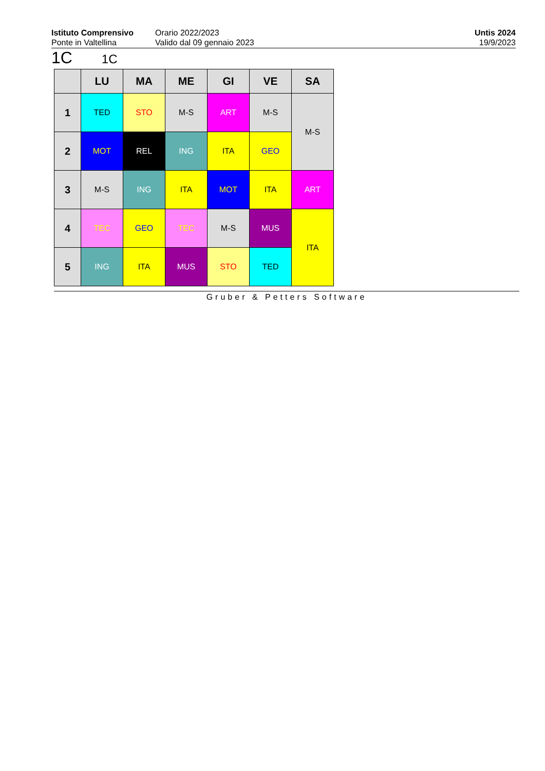Istituto Comprensivo
Ponte in Valtellina
Orario 2022/2023
Valido dal 09 gennaio 2023
Untis 2024
19/9/2023
1C 1C
| | LU | MA | ME | GI | VE | SA |
| --- | --- | --- | --- | --- | --- | --- |
| 1 | TED | STO | M-S | ART | M-S | M-S |
| 2 | MOT | REL | ING | ITA | GEO | |
| 3 | M-S | ING | ITA | MOT | ITA | ART |
| 4 | TEC | GEO | TEC | M-S | MUS | ITA |
| 5 | ING | ITA | MUS | STO | TED | |
Gruber & Petters Software